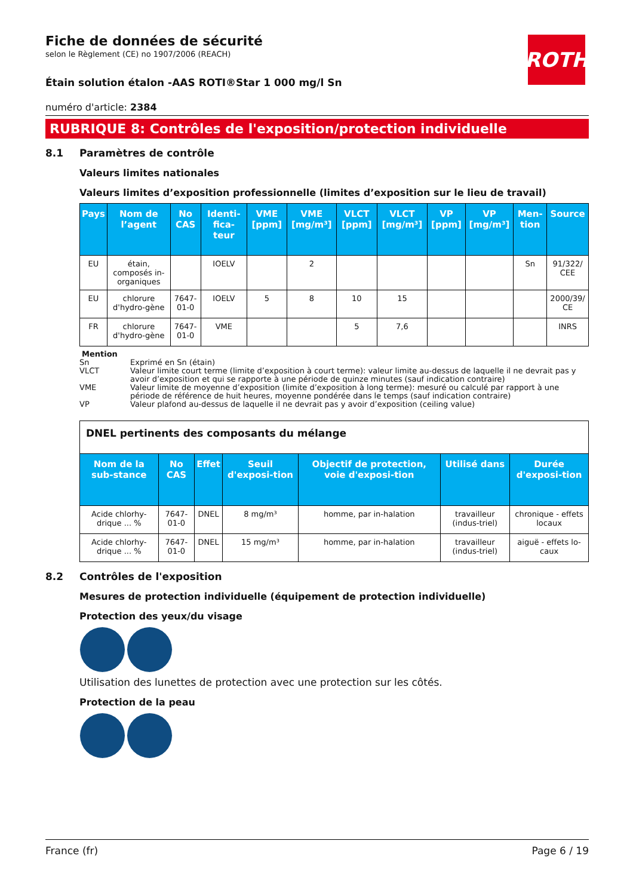ROTH
Fiche de données de sécurité
selon le Règlement (CE) no 1907/2006 (REACH)
Étain solution étalon -AAS ROTI®Star 1 000 mg/l Sn
numéro d'article: 2384
RUBRIQUE 8: Contrôles de l'exposition/protection individuelle
8.1 Paramètres de contrôle
Valeurs limites nationales
Valeurs limites d’exposition professionnelle (limites d’exposition sur le lieu de travail)
| Pays | Nom de l’agent | No CAS | Identi-fica-teur | VME [ppm] | VME [mg/m³] | VLCT [ppm] | VLCT [mg/m³] | VP [ppm] | VP [mg/m³] | Men-tion | Source |
| --- | --- | --- | --- | --- | --- | --- | --- | --- | --- | --- | --- |
| EU | étain, composés in-organiques | | IOELV | | 2 | | | | | Sn | 91/322/ CEE |
| EU | chlorure d'hydro-gène | 7647-01-0 | IOELV | 5 | 8 | 10 | 15 | | | | 2000/39/ CE |
| FR | chlorure d'hydro-gène | 7647-01-0 | VME | | | 5 | 7,6 | | | | INRS |
Mention
Sn Exprimé en Sn (étain)
VLCT Valeur limite court terme (limite d’exposition à court terme): valeur limite au-dessus de laquelle il ne devrait pas y avoir d’exposition et qui se rapporte à une période de quinze minutes (sauf indication contraire)
VME Valeur limite de moyenne d’exposition (limite d’exposition à long terme): mesuré ou calculé par rapport à une période de référence de huit heures, moyenne pondérée dans le temps (sauf indication contraire)
VP Valeur plafond au-dessus de laquelle il ne devrait pas y avoir d’exposition (ceiling value)
| DNEL pertinents des composants du mélange | | | | | | |
| Nom de la sub-stance | No CAS | Effet | Seuil d'exposi-tion | Objectif de protection, voie d'exposi-tion | Utilisé dans | Durée d'exposi-tion |
| Acide chlorhy-drique ... % | 7647-01-0 | DNEL | 8 mg/m³ | homme, par in-halation | travailleur (indus-triel) | chronique - effets locaux |
| Acide chlorhy-drique ... % | 7647-01-0 | DNEL | 15 mg/m³ | homme, par in-halation | travailleur (indus-triel) | aiguë - effets lo-caux |
8.2 Contrôles de l'exposition
Mesures de protection individuelle (équipement de protection individuelle)
Protection des yeux/du visage
Utilisation des lunettes de protection avec une protection sur les côtés.
Protection de la peau
France (fr) Page 6 / 19